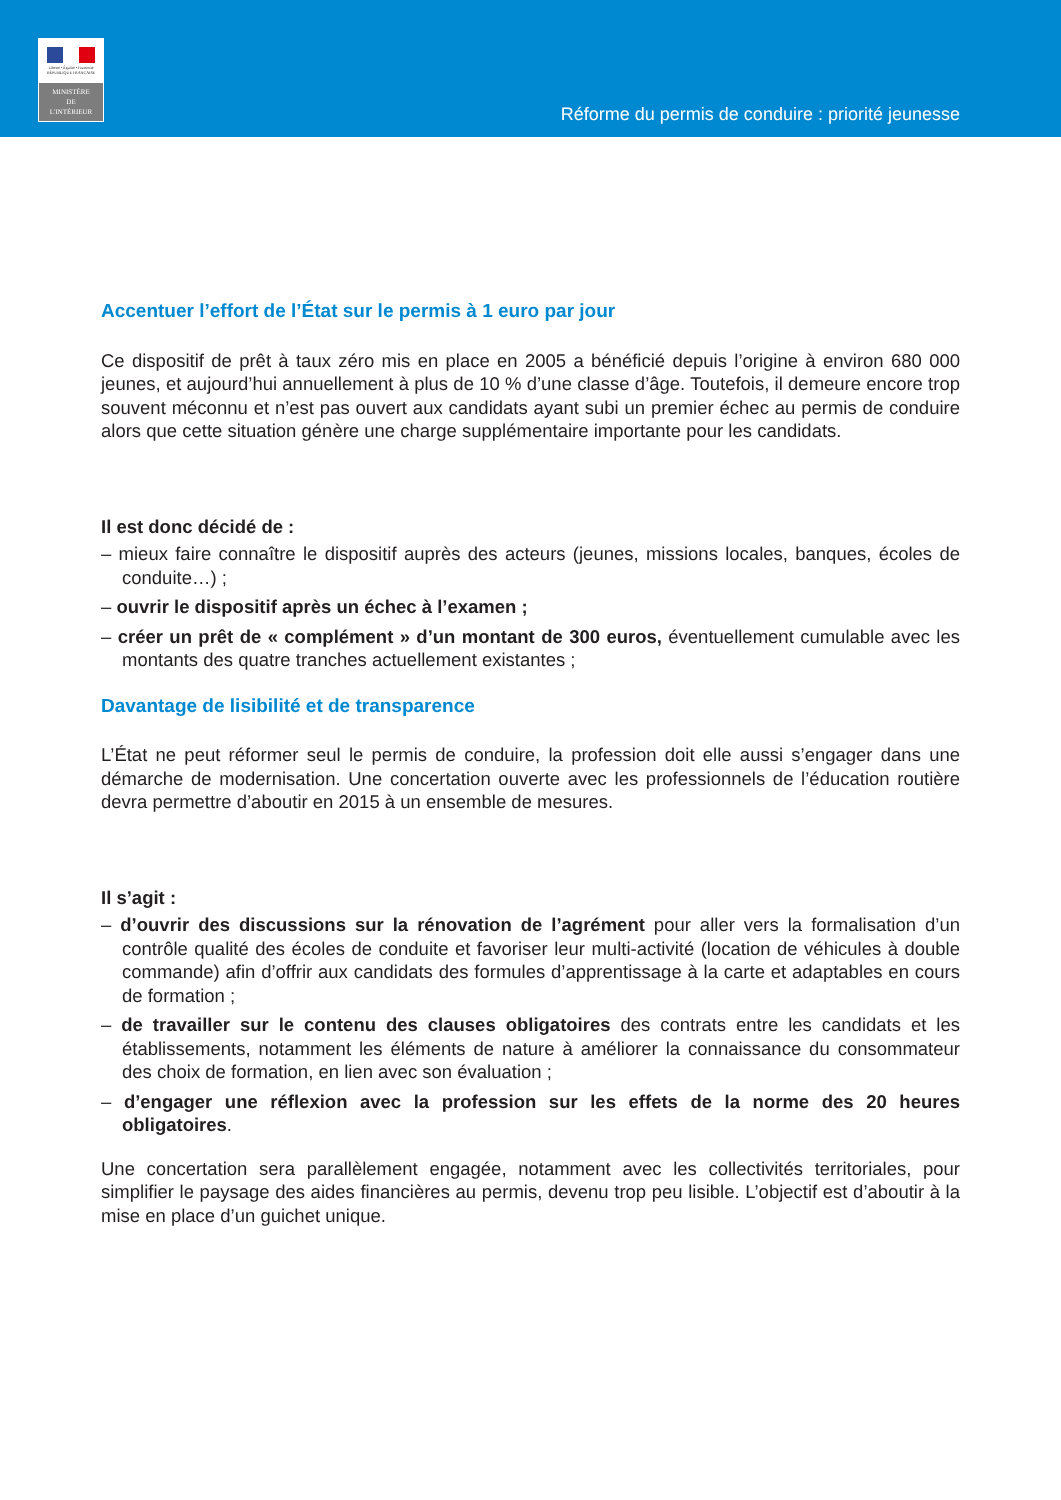Liberté • Égalité • Fraternité
RÉPUBLIQUE FRANÇAISE
MINISTÈRE
DE
L'INTÉRIEUR
Réforme du permis de conduire : priorité jeunesse
Accentuer l’effort de l’État sur le permis à 1 euro par jour
Ce dispositif de prêt à taux zéro mis en place en 2005 a bénéficié depuis l’origine à environ 680 000 jeunes, et aujourd’hui annuellement à plus de 10 % d’une classe d’âge. Toutefois, il demeure encore trop souvent méconnu et n’est pas ouvert aux candidats ayant subi un premier échec au permis de conduire alors que cette situation génère une charge supplémentaire importante pour les candidats.
Il est donc décidé de :
– mieux faire connaître le dispositif auprès des acteurs (jeunes, missions locales, banques, écoles de conduite…) ;
– ouvrir le dispositif après un échec à l’examen ;
– créer un prêt de « complément » d’un montant de 300 euros, éventuellement cumulable avec les montants des quatre tranches actuellement existantes ;
Davantage de lisibilité et de transparence
L’État ne peut réformer seul le permis de conduire, la profession doit elle aussi s’engager dans une démarche de modernisation. Une concertation ouverte avec les professionnels de l’éducation routière devra permettre d’aboutir en 2015 à un ensemble de mesures.
Il s’agit :
– d’ouvrir des discussions sur la rénovation de l’agrément pour aller vers la formalisation d’un contrôle qualité des écoles de conduite et favoriser leur multi-activité (location de véhicules à double commande) afin d’offrir aux candidats des formules d’apprentissage à la carte et adaptables en cours de formation ;
– de travailler sur le contenu des clauses obligatoires des contrats entre les candidats et les établissements, notamment les éléments de nature à améliorer la connaissance du consommateur des choix de formation, en lien avec son évaluation ;
– d’engager une réflexion avec la profession sur les effets de la norme des 20 heures obligatoires.
Une concertation sera parallèlement engagée, notamment avec les collectivités territoriales, pour simplifier le paysage des aides financières au permis, devenu trop peu lisible. L’objectif est d’aboutir à la mise en place d’un guichet unique.